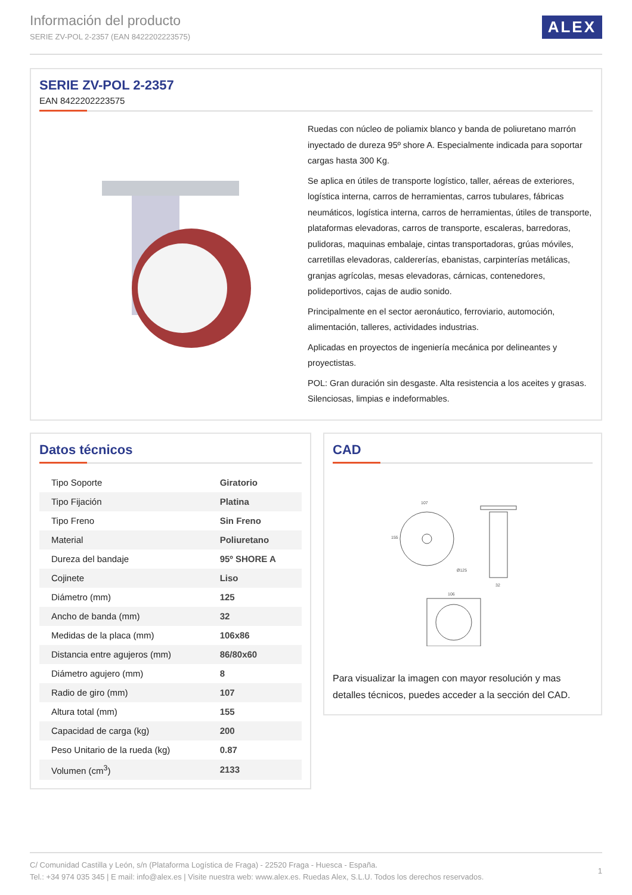Información del producto
SERIE ZV-POL 2-2357 (EAN 8422202223575)
ALEX
SERIE ZV-POL 2-2357
EAN 8422202223575
Ruedas con núcleo de poliamix blanco y banda de poliuretano marrón inyectado de dureza 95º shore A. Especialmente indicada para soportar cargas hasta 300 Kg.
Se aplica en útiles de transporte logístico, taller, aéreas de exteriores, logística interna, carros de herramientas, carros tubulares, fábricas neumáticos, logística interna, carros de herramientas, útiles de transporte, plataformas elevadoras, carros de transporte, escaleras, barredoras, pulidoras, maquinas embalaje, cintas transportadoras, grúas móviles, carretillas elevadoras, caldererías, ebanistas, carpinterías metálicas, granjas agrícolas, mesas elevadoras, cárnicas, contenedores, polideportivos, cajas de audio sonido.
Principalmente en el sector aeronáutico, ferroviario, automoción, alimentación, talleres, actividades industrias.
Aplicadas en proyectos de ingeniería mecánica por delineantes y proyectistas.
POL: Gran duración sin desgaste. Alta resistencia a los aceites y grasas. Silenciosas, limpias e indeformables.
Datos técnicos
| Tipo Soporte | Giratorio |
| Tipo Fijación | Platina |
| Tipo Freno | Sin Freno |
| Material | Poliuretano |
| Dureza del bandaje | 95º SHORE A |
| Cojinete | Liso |
| Diámetro (mm) | 125 |
| Ancho de banda (mm) | 32 |
| Medidas de la placa (mm) | 106x86 |
| Distancia entre agujeros (mm) | 86/80x60 |
| Diámetro agujero (mm) | 8 |
| Radio de giro (mm) | 107 |
| Altura total (mm) | 155 |
| Capacidad de carga (kg) | 200 |
| Peso Unitario de la rueda (kg) | 0.87 |
| Volumen (cm<sup>3</sup>) | 2133 |
CAD
107
155
Ø125
32
106
Para visualizar la imagen con mayor resolución y mas detalles técnicos, puedes acceder a la sección del CAD.
C/ Comunidad Castilla y León, s/n (Plataforma Logística de Fraga) - 22520 Fraga - Huesca - España.
Tel.: +34 974 035 345 | E mail: info@alex.es | Visite nuestra web: www.alex.es. Ruedas Alex, S.L.U. Todos los derechos reservados.
1